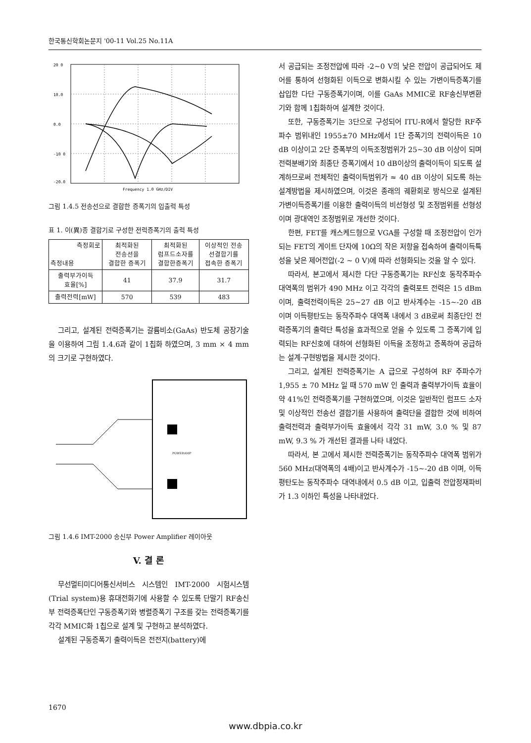한국통신학회논문지 '00-11 Vol.25 No.11A
20 0
10.0
0.0
-10 0
-20.0
Frequency 1.0 GHz/DIV
그림 1.4.5 전송선으로 결합한 증폭기의 입출력 특성
표 1. 이(異)종 결합기로 구성한 전력증폭기의 출력 특성
| 측정회로 측정내용 | 최적화된 전송선을 결합한 증폭기 | 최적화된 럼프드소자를 결합한증폭기 | 이상적인 전송 선결합기를 접속한 증폭기 |
| --- | --- | --- | --- |
| 출력부가이득 효율[%] | 41 | 37.9 | 31.7 |
| 출력전력[mW] | 570 | 539 | 483 |
그리고, 설계된 전력증폭기는 갈륨비소(GaAs) 반도체 공장기술을 이용하여 그림 1.4.6과 같이 1칩화 하였으며, 3 mm × 4 mm 의 크기로 구현하였다.
POWERAMP
그림 1.4.6 IMT-2000 송신부 Power Amplifier 레이아웃
V. 결 론
무선멀티미디어통신서비스 시스템인 IMT-2000 시험시스템(Trial system)용 휴대전화기에 사용할 수 있도록 단말기 RF송신부 전력증폭단인 구동증폭기와 병렬증폭기 구조를 갖는 전력증폭기를 각각 MMIC화 1칩으로 설계 및 구현하고 분석하였다.
설계된 구동증폭기 출력이득은 전전지(battery)에
서 공급되는 조정전압에 따라 -2~0 V의 낮은 전압이 공급되어도 제어를 통하여 선형화된 이득으로 변화시킬 수 있는 가변이득증폭기를 삽입한 다단 구동증폭기이며, 이를 GaAs MMIC로 RF송신부변환기와 함께 1칩화하여 설계한 것이다.
또한, 구동증폭기는 3단으로 구성되어 ITU-R에서 할당한 RF주파수 범위내인 1955±70 MHz에서 1단 증폭기의 전력이득은 10 dB 이상이고 2단 증폭부의 이득조정범위가 25~30 dB 이상이 되며 전력분배기와 최종단 증폭기에서 10 dB이상의 출력이득이 되도록 설계하므로써 전체적인 출력이득범위가 ≈ 40 dB 이상이 되도록 하는 설계방법을 제시하였으며, 이것은 종래의 궤환회로 방식으로 설계된 가변이득증폭기를 이용한 출력이득의 비선형성 및 조정범위를 선형성이며 광대역인 조정범위로 개선한 것이다.
한편, FET를 캐스케드형으로 VGA를 구성할 때 조정전압이 인가되는 FET의 게이트 단자에 10Ω의 작은 저항을 접속하여 출력이득특성을 낮은 제어전압(-2 ~ 0 V)에 따라 선형화되는 것을 알 수 있다.
따라서, 본고에서 제시한 다단 구동증폭기는 RF신호 동작주파수 대역폭의 범위가 490 MHz 이고 각각의 출력포트 전력은 15 dBm 이며, 출력전력이득은 25~27 dB 이고 반사계수는 -15~-20 dB 이며 이득평탄도는 동작주파수 대역폭 내에서 3 dB로써 최종단인 전력증폭기의 출력단 특성을 효과적으로 얻을 수 있도록 그 증폭기에 입력되는 RF신호에 대하여 선형화된 이득을 조정하고 증폭하여 공급하는 설계·구현방법을 제시한 것이다.
그리고, 설계된 전력증폭기는 A 급으로 구성하여 RF 주파수가 1,955 ± 70 MHz 일 때 570 mW 인 출력과 출력부가이득 효율이 약 41%인 전력증폭기를 구현하였으며, 이것은 일반적인 럼프드 소자 및 이상적인 전송선 결합기를 사용하여 출력단을 결합한 것에 비하여 출력전력과 출력부가이득 효율에서 각각 31 mW, 3.0 % 및 87 mW, 9.3 % 가 개선된 결과를 나타 내었다.
따라서, 본 고에서 제시한 전력증폭기는 동작주파수 대역폭 범위가 560 MHz(대역폭의 4배)이고 반사계수가 -15~-20 dB 이며, 이득 평탄도는 동작주파수 대역내에서 0.5 dB 이고, 입출력 전압정재파비가 1.3 이하인 특성을 나타내었다.
1670
www.dbpia.co.kr